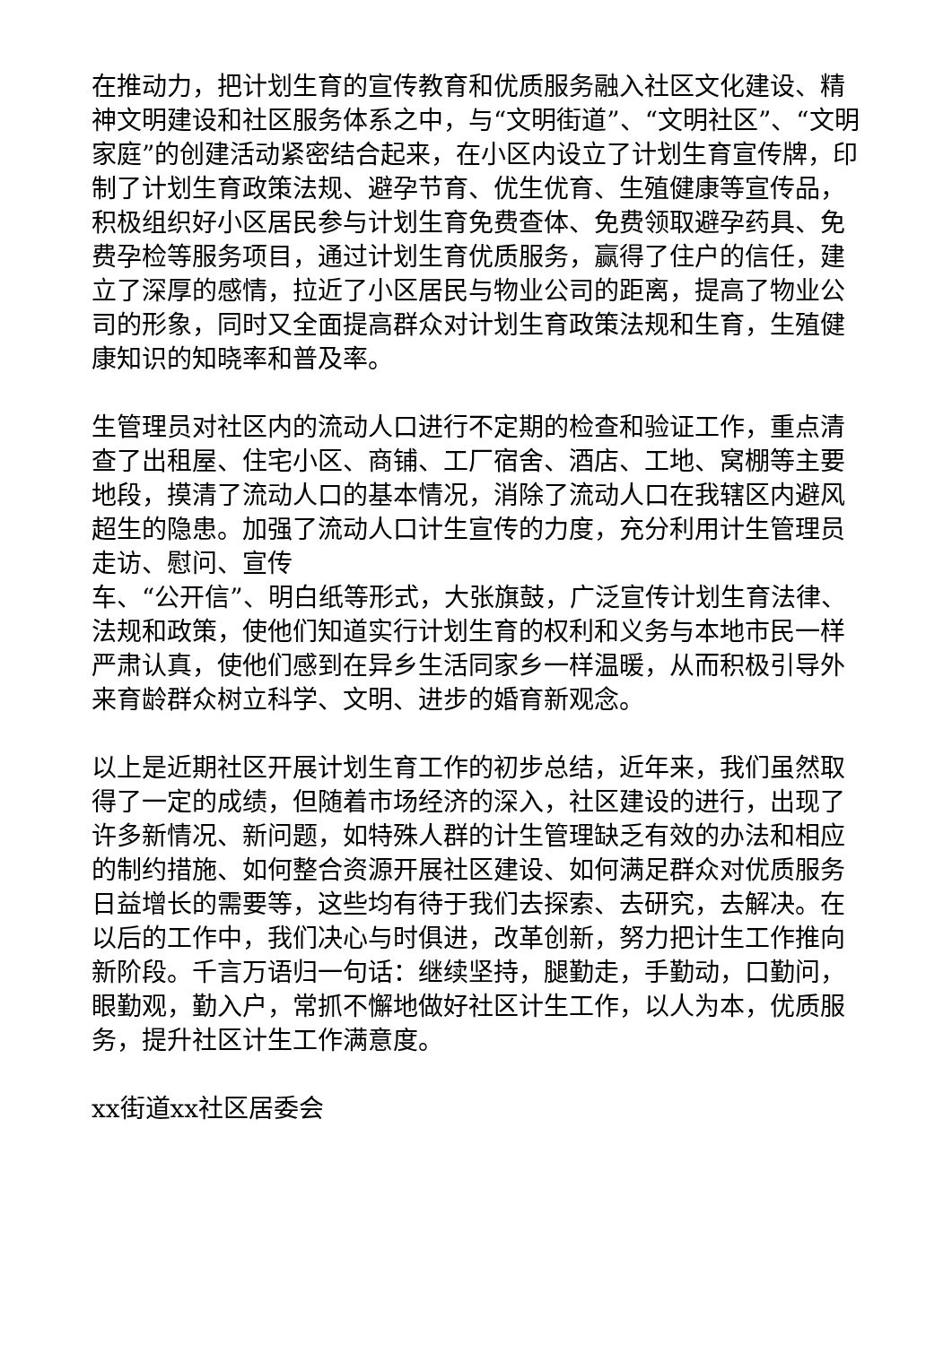在推动力，把计划生育的宣传教育和优质服务融入社区文化建设、精神文明建设和社区服务体系之中，与“文明街道”、“文明社区”、“文明家庭”的创建活动紧密结合起来，在小区内设立了计划生育宣传牌，印制了计划生育政策法规、避孕节育、优生优育、生殖健康等宣传品，积极组织好小区居民参与计划生育免费查体、免费领取避孕药具、免费孕检等服务项目，通过计划生育优质服务，赢得了住户的信任，建立了深厚的感情，拉近了小区居民与物业公司的距离，提高了物业公司的形象，同时又全面提高群众对计划生育政策法规和生育，生殖健康知识的知晓率和普及率。
生管理员对社区内的流动人口进行不定期的检查和验证工作，重点清查了出租屋、住宅小区、商铺、工厂宿舍、酒店、工地、窝棚等主要地段，摸清了流动人口的基本情况，消除了流动人口在我辖区内避风超生的隐患。加强了流动人口计生宣传的力度，充分利用计生管理员走访、慰问、宣传
车、“公开信”、明白纸等形式，大张旗鼓，广泛宣传计划生育法律、法规和政策，使他们知道实行计划生育的权利和义务与本地市民一样严肃认真，使他们感到在异乡生活同家乡一样温暖，从而积极引导外来育龄群众树立科学、文明、进步的婚育新观念。
以上是近期社区开展计划生育工作的初步总结，近年来，我们虽然取得了一定的成绩，但随着市场经济的深入，社区建设的进行，出现了许多新情况、新问题，如特殊人群的计生管理缺乏有效的办法和相应的制约措施、如何整合资源开展社区建设、如何满足群众对优质服务日益增长的需要等，这些均有待于我们去探索、去研究，去解决。在以后的工作中，我们决心与时俱进，改革创新，努力把计生工作推向新阶段。千言万语归一句话：继续坚持，腿勤走，手勤动，口勤问，眼勤观，勤入户，常抓不懈地做好社区计生工作，以人为本，优质服务，提升社区计生工作满意度。
xx街道xx社区居委会